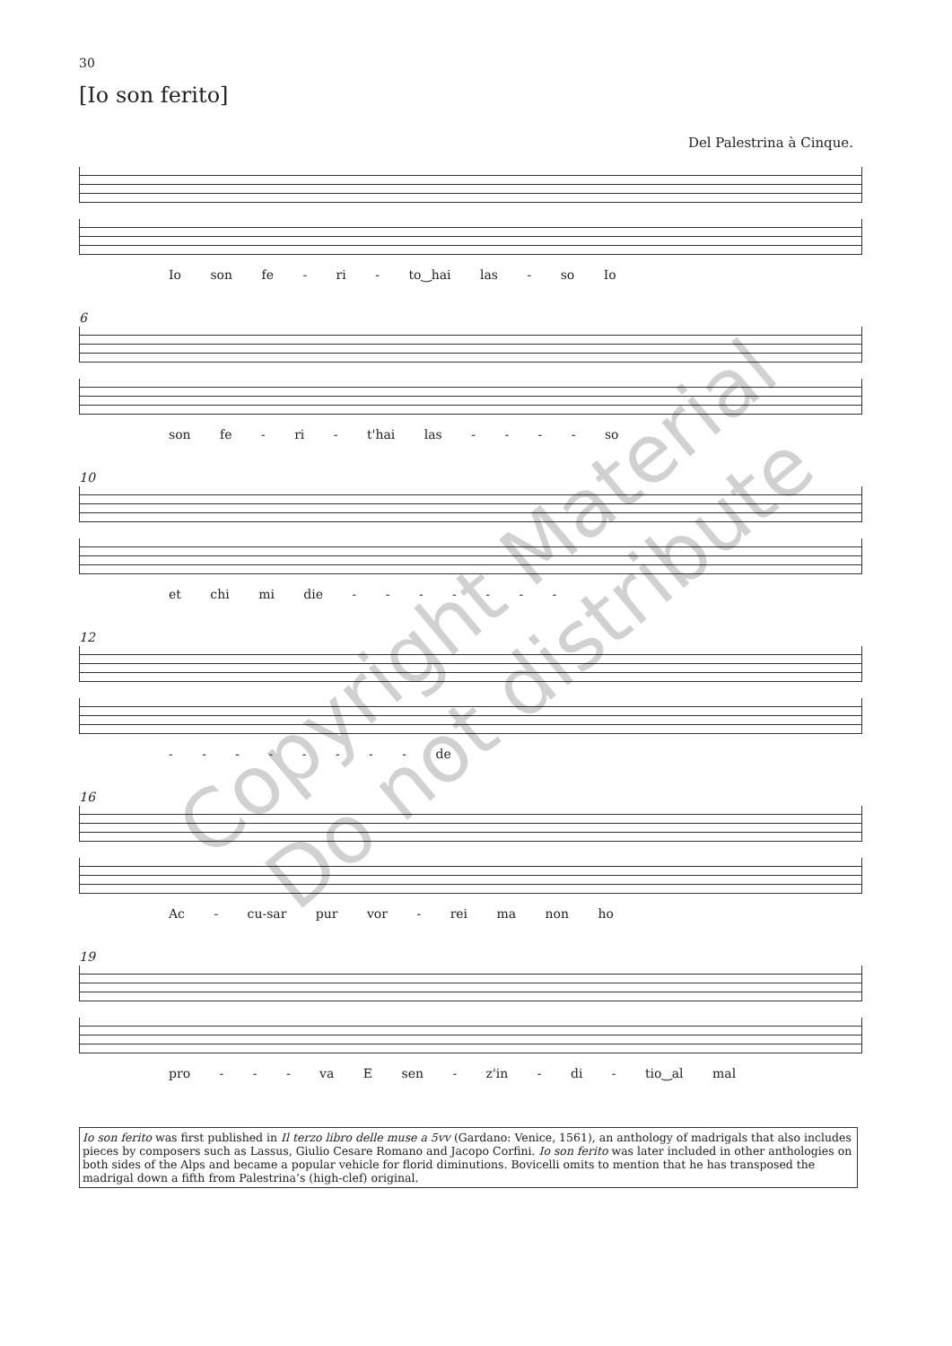30
[Io son ferito]
Del Palestrina à Cinque.
Io son fe - ri - to‿hai las - so Io
6
son fe - ri - t'hai las - - - - so
10
et chi mi die - - - - - - -
12
- - - - - - - - de
16
Ac - cu-sar pur vor - rei ma non ho
19
pro - - - va E sen - z'in - di - tio‿al mal
Copyright Material
Do not distribute
Io son ferito was first published in Il terzo libro delle muse a 5vv (Gardano: Venice, 1561), an anthology of madrigals that also includes pieces by composers such as Lassus, Giulio Cesare Romano and Jacopo Corfini. Io son ferito was later included in other anthologies on both sides of the Alps and became a popular vehicle for florid diminutions. Bovicelli omits to mention that he has transposed the madrigal down a fifth from Palestrina’s (high-clef) original.